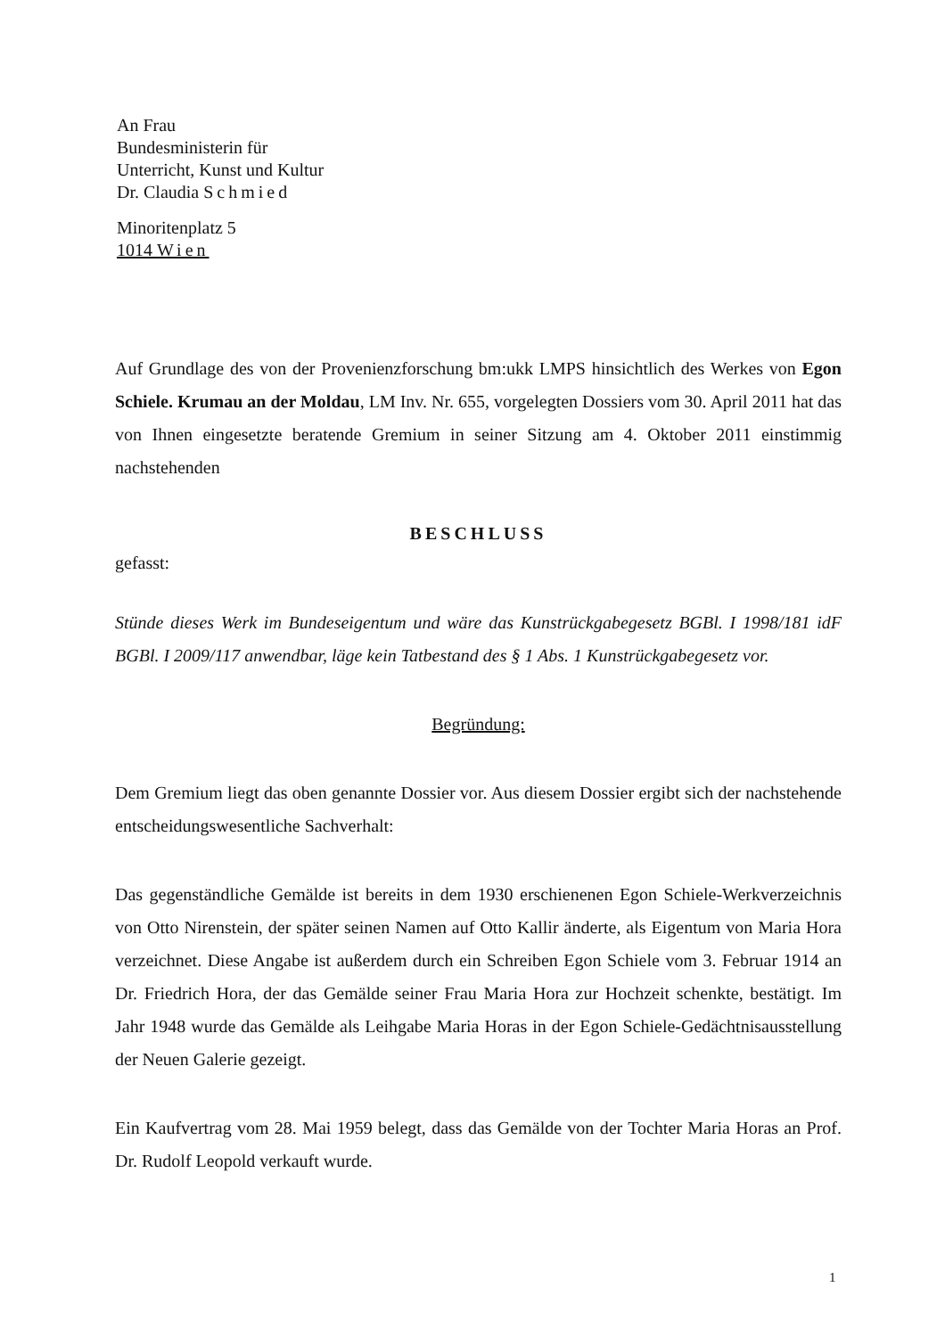An Frau
Bundesministerin für
Unterricht, Kunst und Kultur
Dr. Claudia Schmied
Minoritenplatz 5
1014 Wien
Auf Grundlage des von der Provenienzforschung bm:ukk LMPS hinsichtlich des Werkes von Egon Schiele. Krumau an der Moldau, LM Inv. Nr. 655, vorgelegten Dossiers vom 30. April 2011 hat das von Ihnen eingesetzte beratende Gremium in seiner Sitzung am 4. Oktober 2011 einstimmig nachstehenden
BESCHLUSS
gefasst:
Stünde dieses Werk im Bundeseigentum und wäre das Kunstrückgabegesetz BGBl. I 1998/181 idF BGBl. I 2009/117 anwendbar, läge kein Tatbestand des § 1 Abs. 1 Kunstrückgabegesetz vor.
Begründung:
Dem Gremium liegt das oben genannte Dossier vor. Aus diesem Dossier ergibt sich der nachstehende entscheidungswesentliche Sachverhalt:
Das gegenständliche Gemälde ist bereits in dem 1930 erschienenen Egon Schiele-Werkverzeichnis von Otto Nirenstein, der später seinen Namen auf Otto Kallir änderte, als Eigentum von Maria Hora verzeichnet. Diese Angabe ist außerdem durch ein Schreiben Egon Schiele vom 3. Februar 1914 an Dr. Friedrich Hora, der das Gemälde seiner Frau Maria Hora zur Hochzeit schenkte, bestätigt. Im Jahr 1948 wurde das Gemälde als Leihgabe Maria Horas in der Egon Schiele-Gedächtnisausstellung der Neuen Galerie gezeigt.
Ein Kaufvertrag vom 28. Mai 1959 belegt, dass das Gemälde von der Tochter Maria Horas an Prof. Dr. Rudolf Leopold verkauft wurde.
1